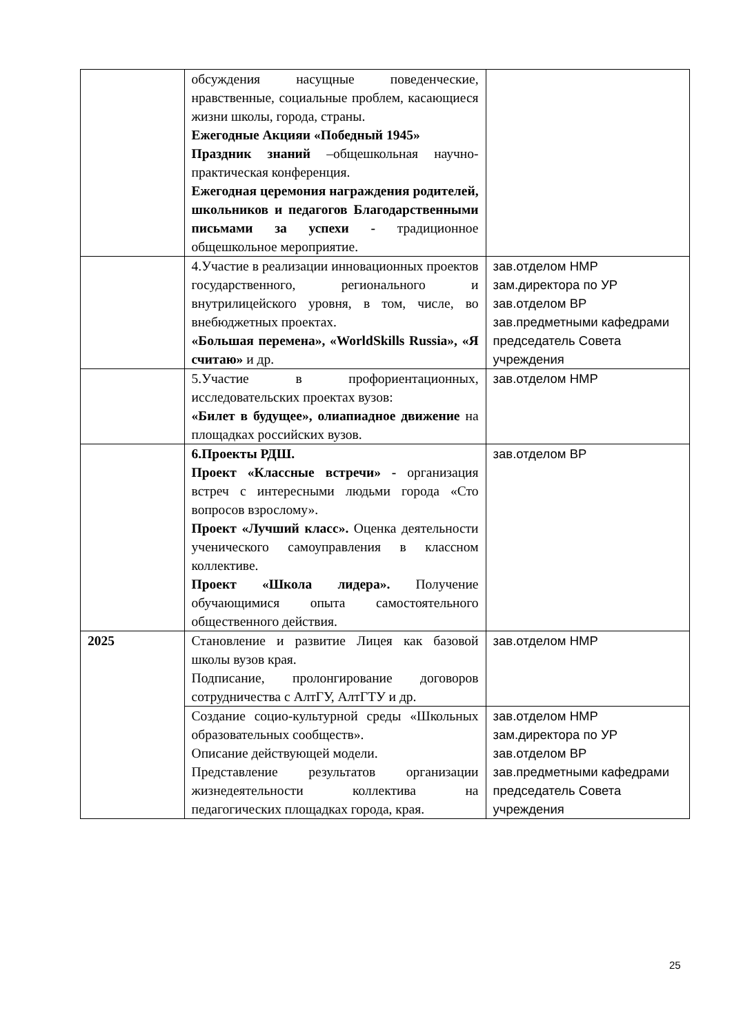| | обсуждения насущные поведенческие, нравственные, социальные проблем, касающиеся жизни школы, города, страны. Ежегодные Акцияи «Победный 1945» Праздник знаний –общешкольная научно-практическая конференция. Ежегодная церемония награждения родителей, школьников и педагогов Благодарственными письмами за успехи - традиционное общешкольное мероприятие. | |
| | 4.Участие в реализации инновационных проектов государственного, регионального и внутрилицейского уровня, в том, числе, во внебюджетных проектах. «Большая перемена», «WorldSkills Russia», «Я считаю» и др. | зав.отделом НМР зам.директора по УР зав.отделом ВР зав.предметными кафедрами председатель Совета учреждения |
| | 5.Участие в профориентационных, исследовательских проектах вузов: «Билет в будущее», олиапиадное движение на площадках российских вузов. | зав.отделом НМР |
| | 6.Проекты РДШ. Проект «Классные встречи» - организация встреч с интересными людьми города «Сто вопросов взрослому». Проект «Лучший класс». Оценка деятельности ученического самоуправления в классном коллективе. Проект «Школа лидера». Получение обучающимися опыта самостоятельного общественного действия. | зав.отделом ВР |
| 2025 | Становление и развитие Лицея как базовой школы вузов края. Подписание, пролонгирование договоров сотрудничества с АлтГУ, АлтГТУ и др. | зав.отделом НМР |
| | Создание социо-культурной среды «Школьных образовательных сообществ». Описание действующей модели. Представление результатов организации жизнедеятельности коллектива на педагогических площадках города, края. | зав.отделом НМР зам.директора по УР зав.отделом ВР зав.предметными кафедрами председатель Совета учреждения |
25